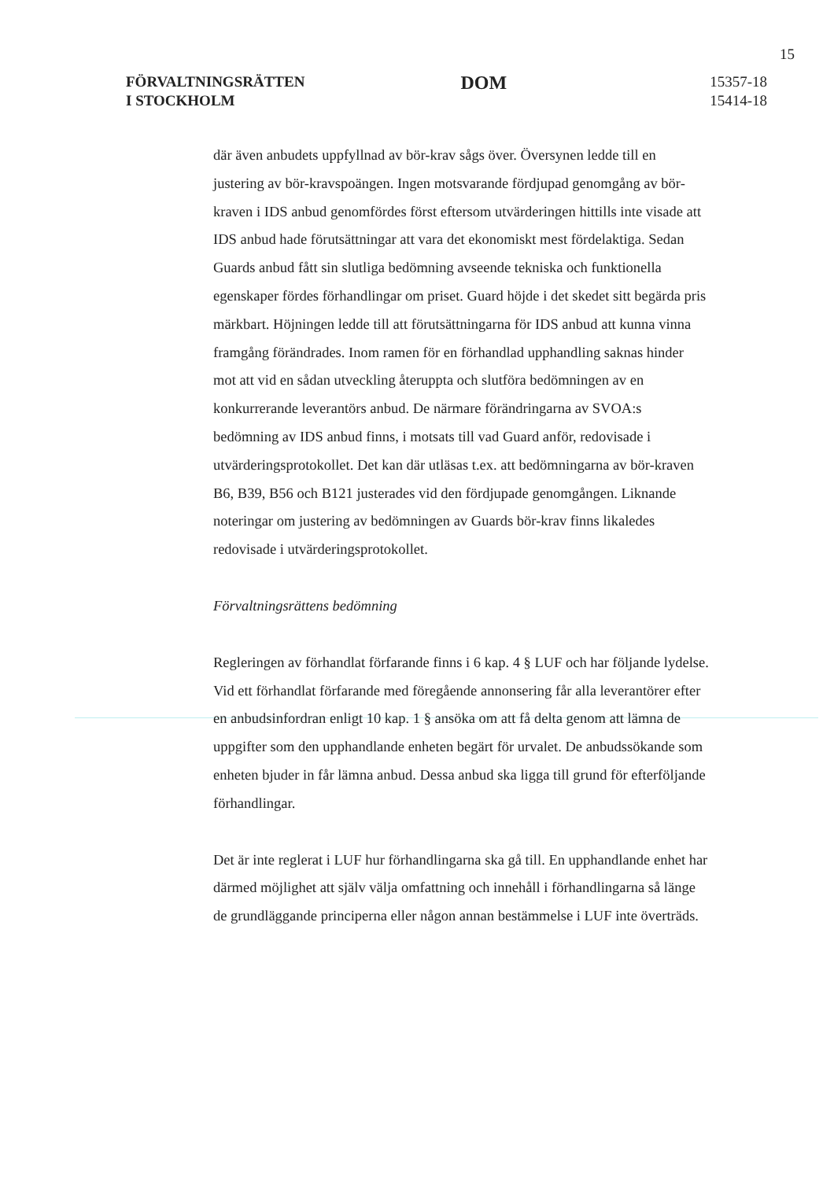15
FÖRVALTNINGSRÄTTEN
I STOCKHOLM
DOM
15357-18
15414-18
där även anbudets uppfyllnad av bör-krav sågs över. Översynen ledde till en justering av bör-kravspoängen. Ingen motsvarande fördjupad genomgång av bör-kraven i IDS anbud genomfördes först eftersom utvärderingen hittills inte visade att IDS anbud hade förutsättningar att vara det ekonomiskt mest fördelaktiga. Sedan Guards anbud fått sin slutliga bedömning avseende tekniska och funktionella egenskaper fördes förhandlingar om priset. Guard höjde i det skedet sitt begärda pris märkbart. Höjningen ledde till att förutsättningarna för IDS anbud att kunna vinna framgång förändrades. Inom ramen för en förhandlad upphandling saknas hinder mot att vid en sådan utveckling återuppta och slutföra bedömningen av en konkurrerande leverantörs anbud. De närmare förändringarna av SVOA:s bedömning av IDS anbud finns, i motsats till vad Guard anför, redovisade i utvärderingsprotokollet. Det kan där utläsas t.ex. att bedömningarna av bör-kraven B6, B39, B56 och B121 justerades vid den fördjupade genomgången. Liknande noteringar om justering av bedömningen av Guards bör-krav finns likaledes redovisade i utvärderingsprotokollet.
Förvaltningsrättens bedömning
Regleringen av förhandlat förfarande finns i 6 kap. 4 § LUF och har följande lydelse. Vid ett förhandlat förfarande med föregående annonsering får alla leverantörer efter en anbudsinfordran enligt 10 kap. 1 § ansöka om att få delta genom att lämna de uppgifter som den upphandlande enheten begärt för urvalet. De anbudssökande som enheten bjuder in får lämna anbud. Dessa anbud ska ligga till grund för efterföljande förhandlingar.
Det är inte reglerat i LUF hur förhandlingarna ska gå till. En upphandlande enhet har därmed möjlighet att själv välja omfattning och innehåll i förhandlingarna så länge de grundläggande principerna eller någon annan bestämmelse i LUF inte överträds.